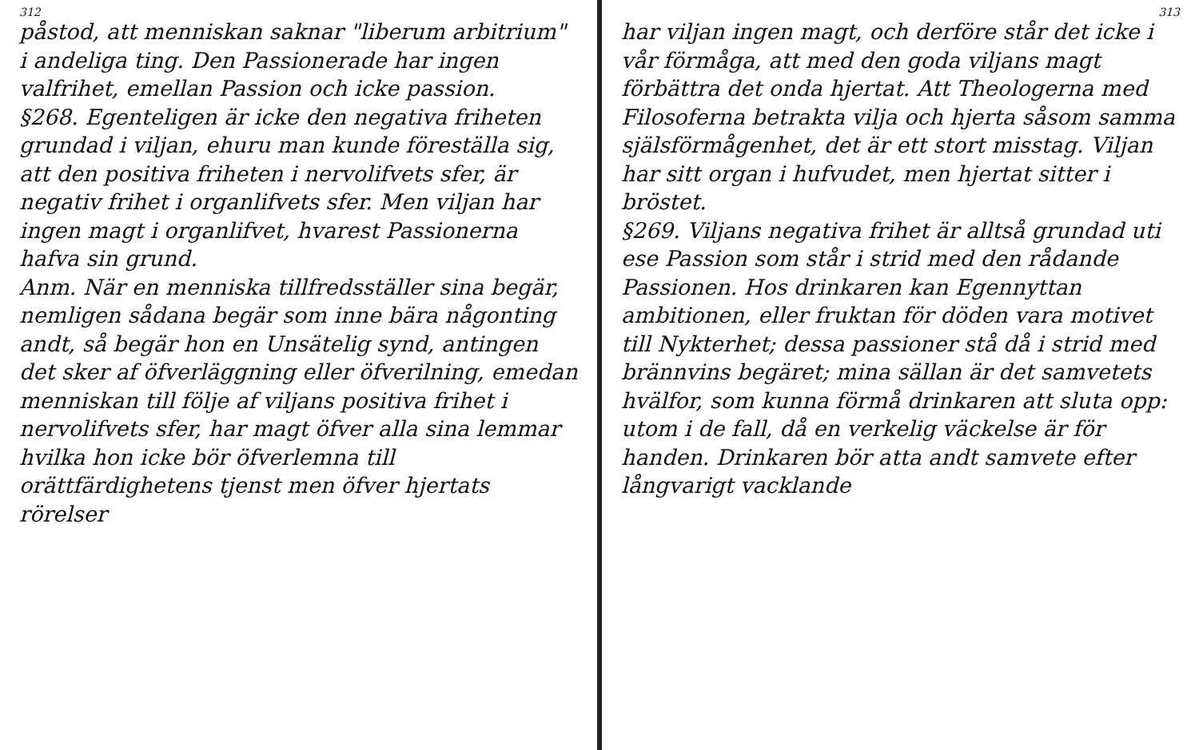312
påstod, att menniskan saknar "liberum arbitrium" i andeliga ting. Den Passionerade har ingen valfrihet, emellan Passion och icke passion.
§268. Egenteligen är icke den negativa friheten grundad i viljan, ehuru man kunde föreställa sig, att den positiva friheten i nervolifvets sfer, är negativ frihet i organlifvets sfer. Men viljan har ingen magt i organlifvet, hvarest Passionerna hafva sin grund.
Anm. När en menniska tillfredsställer sina begär, nemligen sådana begär som inne bära någonting andt, så begär hon en Unsätelig synd, antingen det sker af öfverläggning eller öfverilning, emedan menniskan till följe af viljans positiva frihet i nervolifvets sfer, har magt öfver alla sina lemmar hvilka hon icke bör öfverlemna till orättfärdighetens tjenst men öfver hjertats rörelser
313
har viljan ingen magt, och derföre står det icke i vår förmåga, att med den goda viljans magt förbättra det onda hjertat. Att Theologerna med Filosoferna betrakta vilja och hjerta såsom samma själsförmågenhet, det är ett stort misstag. Viljan har sitt organ i hufvudet, men hjertat sitter i bröstet.
§269. Viljans negativa frihet är alltså grundad uti ese Passion som står i strid med den rådande Passionen. Hos drinkaren kan Egennyttan ambitionen, eller fruktan för döden vara motivet till Nykterhet; dessa passioner stå då i strid med brännvins begäret; mina sällan är det samvetets hvälfor, som kunna förmå drinkaren att sluta opp: utom i de fall, då en verkelig väckelse är för handen. Drinkaren bör atta andt samvete efter långvarigt vacklande